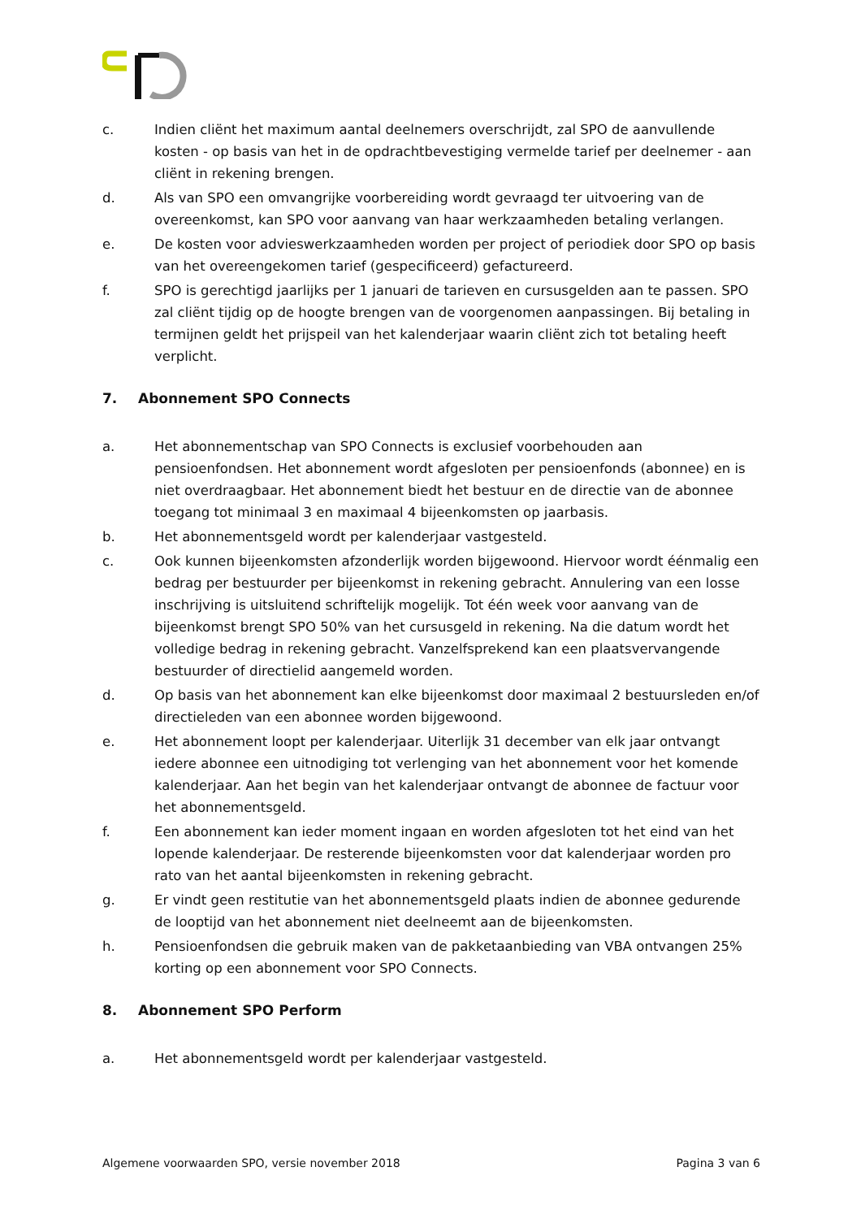c. Indien cliënt het maximum aantal deelnemers overschrijdt, zal SPO de aanvullende kosten - op basis van het in de opdrachtbevestiging vermelde tarief per deelnemer - aan cliënt in rekening brengen.
d. Als van SPO een omvangrijke voorbereiding wordt gevraagd ter uitvoering van de overeenkomst, kan SPO voor aanvang van haar werkzaamheden betaling verlangen.
e. De kosten voor advieswerkzaamheden worden per project of periodiek door SPO op basis van het overeengekomen tarief (gespecificeerd) gefactureerd.
f. SPO is gerechtigd jaarlijks per 1 januari de tarieven en cursusgelden aan te passen. SPO zal cliënt tijdig op de hoogte brengen van de voorgenomen aanpassingen. Bij betaling in termijnen geldt het prijspeil van het kalenderjaar waarin cliënt zich tot betaling heeft verplicht.
7. Abonnement SPO Connects
a. Het abonnementschap van SPO Connects is exclusief voorbehouden aan pensioenfondsen. Het abonnement wordt afgesloten per pensioenfonds (abonnee) en is niet overdraagbaar. Het abonnement biedt het bestuur en de directie van de abonnee toegang tot minimaal 3 en maximaal 4 bijeenkomsten op jaarbasis.
b. Het abonnementsgeld wordt per kalenderjaar vastgesteld.
c. Ook kunnen bijeenkomsten afzonderlijk worden bijgewoond. Hiervoor wordt éénmalig een bedrag per bestuurder per bijeenkomst in rekening gebracht. Annulering van een losse inschrijving is uitsluitend schriftelijk mogelijk. Tot één week voor aanvang van de bijeenkomst brengt SPO 50% van het cursusgeld in rekening. Na die datum wordt het volledige bedrag in rekening gebracht. Vanzelfsprekend kan een plaatsvervangende bestuurder of directielid aangemeld worden.
d. Op basis van het abonnement kan elke bijeenkomst door maximaal 2 bestuursleden en/of directieleden van een abonnee worden bijgewoond.
e. Het abonnement loopt per kalenderjaar. Uiterlijk 31 december van elk jaar ontvangt iedere abonnee een uitnodiging tot verlenging van het abonnement voor het komende kalenderjaar. Aan het begin van het kalenderjaar ontvangt de abonnee de factuur voor het abonnementsgeld.
f. Een abonnement kan ieder moment ingaan en worden afgesloten tot het eind van het lopende kalenderjaar. De resterende bijeenkomsten voor dat kalenderjaar worden pro rato van het aantal bijeenkomsten in rekening gebracht.
g. Er vindt geen restitutie van het abonnementsgeld plaats indien de abonnee gedurende de looptijd van het abonnement niet deelneemt aan de bijeenkomsten.
h. Pensioenfondsen die gebruik maken van de pakketaanbieding van VBA ontvangen 25% korting op een abonnement voor SPO Connects.
8. Abonnement SPO Perform
a. Het abonnementsgeld wordt per kalenderjaar vastgesteld.
Algemene voorwaarden SPO, versie november 2018 Pagina 3 van 6